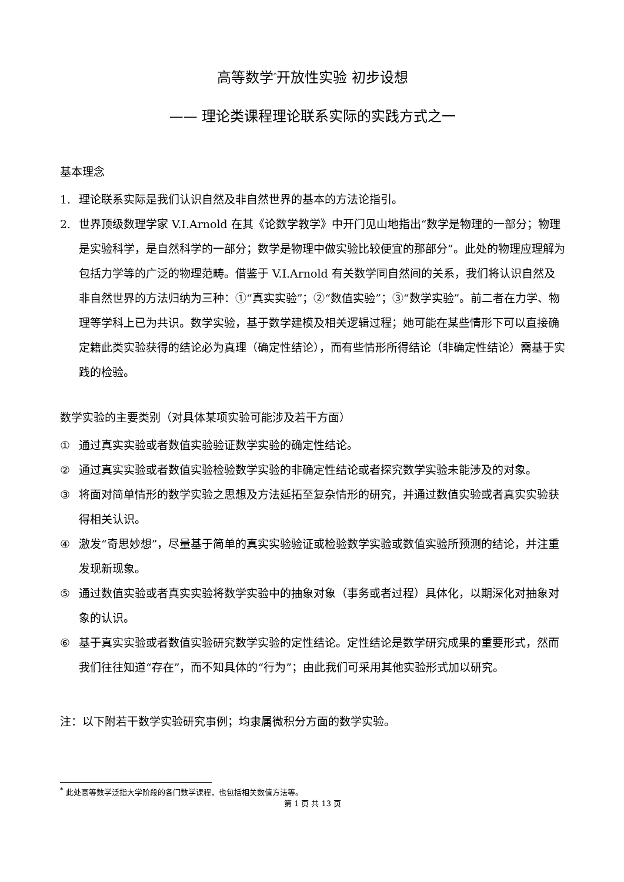高等数学<sup>*</sup>开放性实验 初步设想
—— 理论类课程理论联系实际的实践方式之一
基本理念
1. 理论联系实际是我们认识自然及非自然世界的基本的方法论指引。
2. 世界顶级数理学家 V.I.Arnold 在其《论数学教学》中开门见山地指出“数学是物理的一部分；物理是实验科学，是自然科学的一部分；数学是物理中做实验比较便宜的那部分”。此处的物理应理解为包括力学等的广泛的物理范畴。借鉴于 V.I.Arnold 有关数学同自然间的关系，我们将认识自然及非自然世界的方法归纳为三种：①“真实实验”；②“数值实验”；③“数学实验”。前二者在力学、物理等学科上已为共识。数学实验，基于数学建模及相关逻辑过程；她可能在某些情形下可以直接确定籍此类实验获得的结论必为真理（确定性结论），而有些情形所得结论（非确定性结论）需基于实践的检验。
数学实验的主要类别（对具体某项实验可能涉及若干方面）
① 通过真实实验或者数值实验验证数学实验的确定性结论。
② 通过真实实验或者数值实验检验数学实验的非确定性结论或者探究数学实验未能涉及的对象。
③ 将面对简单情形的数学实验之思想及方法延拓至复杂情形的研究，并通过数值实验或者真实实验获得相关认识。
④ 激发“奇思妙想”，尽量基于简单的真实实验验证或检验数学实验或数值实验所预测的结论，并注重发现新现象。
⑤ 通过数值实验或者真实实验将数学实验中的抽象对象（事务或者过程）具体化，以期深化对抽象对象的认识。
⑥ 基于真实实验或者数值实验研究数学实验的定性结论。定性结论是数学研究成果的重要形式，然而我们往往知道“存在”，而不知具体的“行为”；由此我们可采用其他实验形式加以研究。
注：以下附若干数学实验研究事例；均隶属微积分方面的数学实验。
<sup>*</sup> 此处高等数学泛指大学阶段的各门数学课程，也包括相关数值方法等。
第 1 页 共 13 页